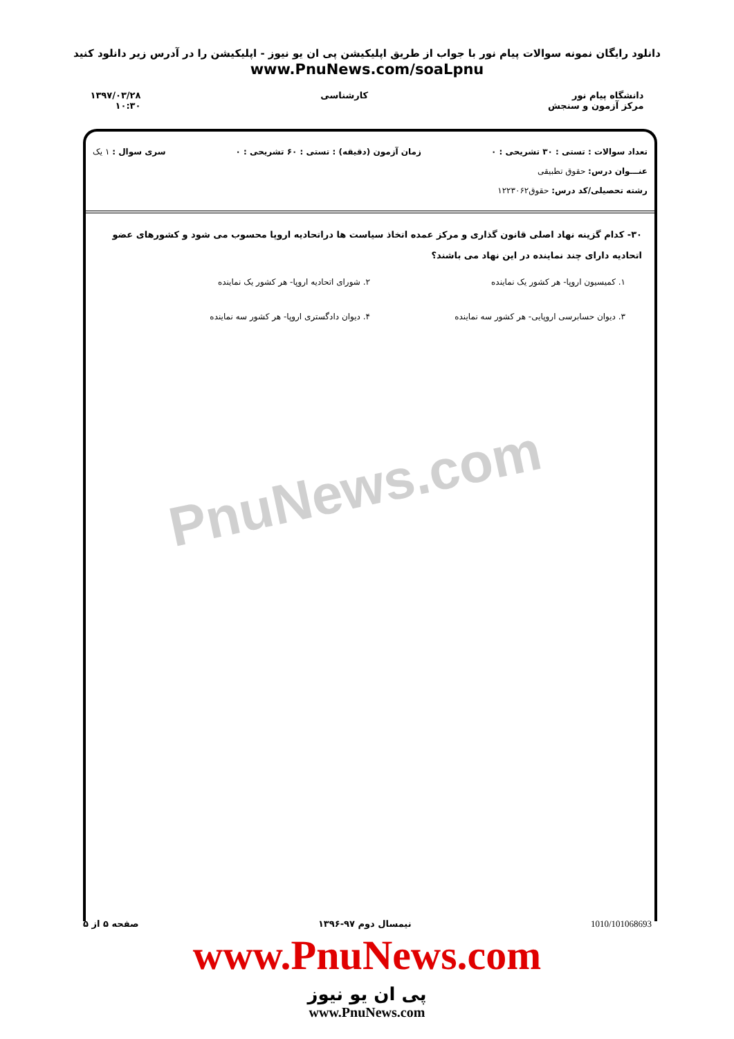دانلود رایگان نمونه سوالات پیام نور با جواب از طریق اپلیکیشن پی ان یو نیوز - اپلیکیشن را در آدرس زیر دانلود کنید
www.PnuNews.com/soaLpnu
دانشگاه پیام نور
مرکز آزمون و سنجش
کارشناسی ۱۳۹۷/۰۳/۲۸
۱۰:۳۰
تعداد سوالات : تستی : ۳۰ تشریحی : ۰ زمان آزمون (دقیقه) : تستی : ۶۰ تشریحی : ۰ سری سوال : ۱ یک
عنـــوان درس: حقوق تطبیقی
رشته تحصیلی/کد درس: حقوق۱۲۲۳۰۶۲
۳۰- کدام گزینه نهاد اصلی قانون گذاری و مرکز عمده اتخاذ سیاست ها دراتحادیه اروپا محسوب می شود و کشورهای عضو اتحادیه دارای چند نماینده در این نهاد می باشند؟
۱. کمیسیون اروپا- هر کشور یک نماینده
۲. شورای اتحادیه اروپا- هر کشور یک نماینده
۳. دیوان حسابرسی اروپایی- هر کشور سه نماینده
۴. دیوان دادگستری اروپا- هر کشور سه نماینده
PnuNews.com
1010/101068693 نیمسال دوم ۹۷-۱۳۹۶ صفحه ۵ از ۵
www.PnuNews.com
پی ان یو نیوز
www.PnuNews.com